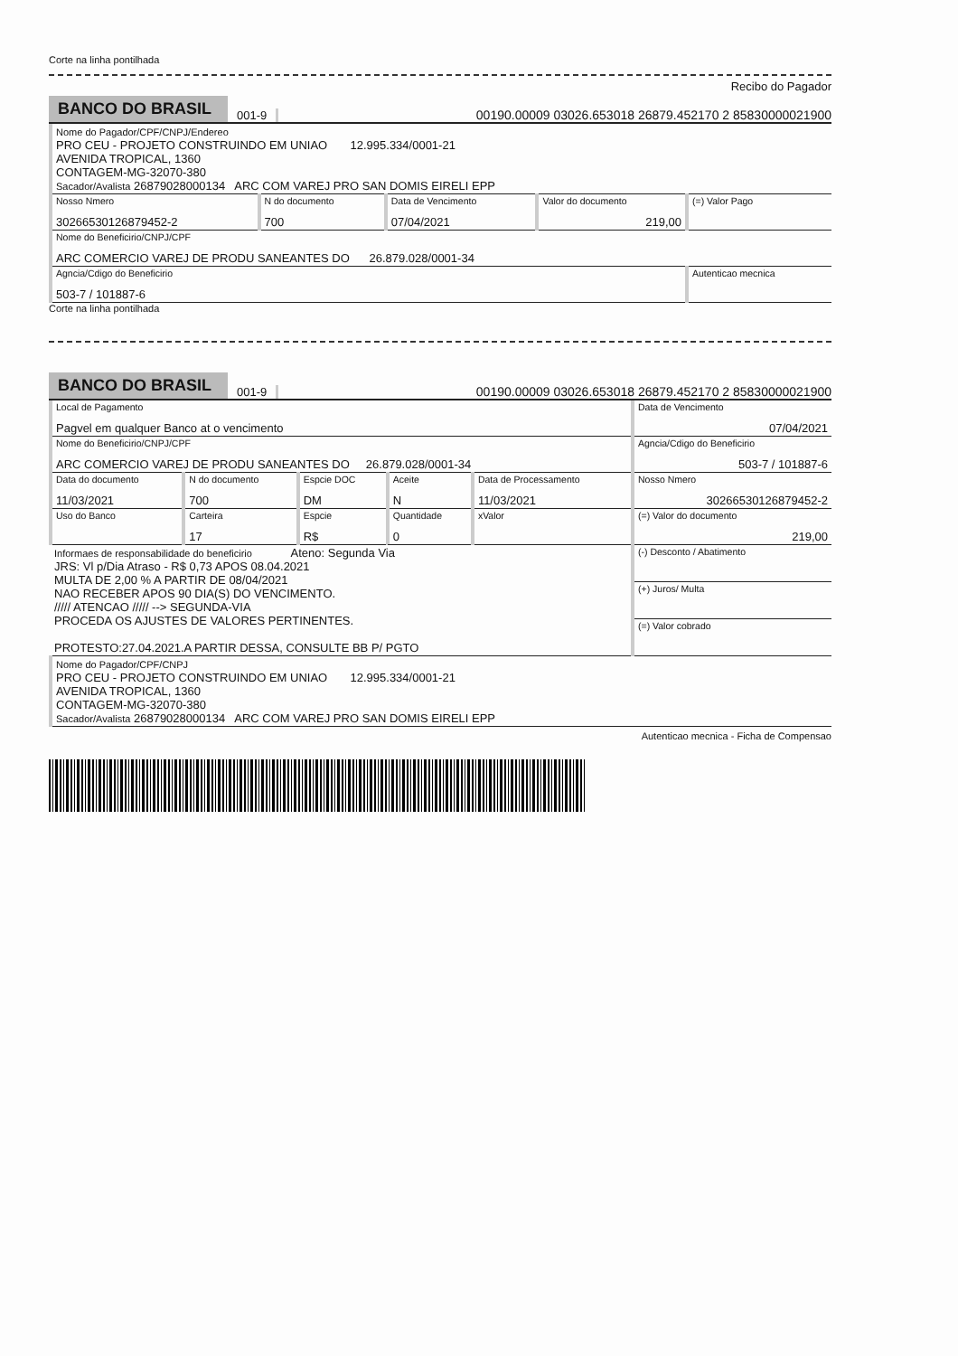Corte na linha pontilhada
Recibo do Pagador
BANCO DO BRASIL
001-9
00190.00009 03026.653018 26879.452170 2 85830000021900
| Nome do Pagador/CPF/CNPJ/Endereo PRO CEU - PROJETO CONSTRUINDO EM UNIAO 12.995.334/0001-21 AVENIDA TROPICAL, 1360 CONTAGEM-MG-32070-380 Sacador/Avalista 26879028000134 ARC COM VAREJ PRO SAN DOMIS EIRELI EPP | | | | |
| Nosso Nmero 30266530126879452-2 | N do documento 700 | Data de Vencimento 07/04/2021 | Valor do documento 219,00 | (=) Valor Pago |
| Nome do Beneficirio/CNPJ/CPF ARC COMERCIO VAREJ DE PRODU SANEANTES DO 26.879.028/0001-34 | | | | |
| Agncia/Cdigo do Beneficirio 503-7 / 101887-6 | | | | Autenticao mecnica |
Corte na linha pontilhada
BANCO DO BRASIL
001-9
00190.00009 03026.653018 26879.452170 2 85830000021900
| Local de Pagamento Pagvel em qualquer Banco at o vencimento | | | | | | Data de Vencimento 07/04/2021 |
| Nome do Beneficirio/CNPJ/CPF ARC COMERCIO VAREJ DE PRODU SANEANTES DO 26.879.028/0001-34 | | | | | | Agncia/Cdigo do Beneficirio 503-7 / 101887-6 |
| Data do documento 11/03/2021 | N do documento 700 | Espcie DOC DM | | Aceite N | Data de Processamento 11/03/2021 | Nosso Nmero 30266530126879452-2 |
| Uso do Banco | Carteira 17 | Espcie R$ | Quantidade 0 | | xValor | (=) Valor do documento 219,00 |
| Informaes de responsabilidade do beneficirio Ateno: Segunda Via JRS: Vl p/Dia Atraso - R$ 0,73 APOS 08.04.2021 MULTA DE 2,00 % A PARTIR DE 08/04/2021 NAO RECEBER APOS 90 DIA(S) DO VENCIMENTO. ///// ATENCAO ///// --> SEGUNDA-VIA PROCEDA OS AJUSTES DE VALORES PERTINENTES. PROTESTO:27.04.2021.A PARTIR DESSA, CONSULTE BB P/ PGTO | | | | | | (-) Desconto / Abatimento |
| | | | | | | (+) Juros/ Multa |
| | | | | | | (=) Valor cobrado |
| Nome do Pagador/CPF/CNPJ PRO CEU - PROJETO CONSTRUINDO EM UNIAO 12.995.334/0001-21 AVENIDA TROPICAL, 1360 CONTAGEM-MG-32070-380 Sacador/Avalista 26879028000134 ARC COM VAREJ PRO SAN DOMIS EIRELI EPP | | | | | | |
Autenticao mecnica - Ficha de Compensao